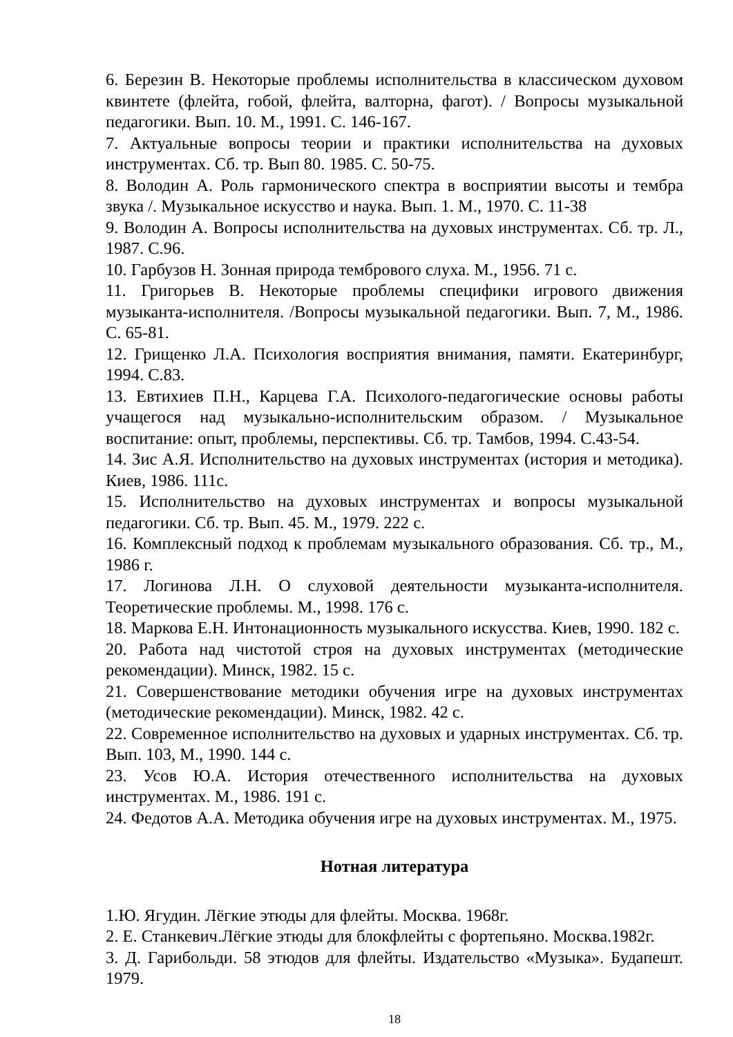6. Березин В. Некоторые проблемы исполнительства в классическом духовом квинтете (флейта, гобой, флейта, валторна, фагот). / Вопросы музыкальной педагогики. Вып. 10. М., 1991. С. 146-167.
7. Актуальные вопросы теории и практики исполнительства на духовых инструментах. Сб. тр. Вып 80. 1985. С. 50-75.
8. Володин А. Роль гармонического спектра в восприятии высоты и тембра звука /. Музыкальное искусство и наука. Вып. 1. М., 1970. С. 11-38
9. Володин А. Вопросы исполнительства на духовых инструментах. Сб. тр. Л., 1987. С.96.
10. Гарбузов Н. Зонная природа тембрового слуха. М., 1956. 71 с.
11. Григорьев В. Некоторые проблемы специфики игрового движения музыканта-исполнителя. /Вопросы музыкальной педагогики. Вып. 7, М., 1986. С. 65-81.
12. Грищенко Л.А. Психология восприятия внимания, памяти. Екатеринбург, 1994. С.83.
13. Евтихиев П.Н., Карцева Г.А. Психолого-педагогические основы работы учащегося над музыкально-исполнительским образом. / Музыкальное воспитание: опыт, проблемы, перспективы. Сб. тр. Тамбов, 1994. С.43-54.
14. Зис А.Я. Исполнительство на духовых инструментах (история и методика). Киев, 1986. 111с.
15. Исполнительство на духовых инструментах и вопросы музыкальной педагогики. Сб. тр. Вып. 45. М., 1979. 222 с.
16. Комплексный подход к проблемам музыкального образования. Сб. тр., М., 1986 г.
17. Логинова Л.Н. О слуховой деятельности музыканта-исполнителя. Теоретические проблемы. М., 1998. 176 с.
18. Маркова Е.Н. Интонационность музыкального искусства. Киев, 1990. 182 с.
20. Работа над чистотой строя на духовых инструментах (методические рекомендации). Минск, 1982. 15 с.
21. Совершенствование методики обучения игре на духовых инструментах (методические рекомендации). Минск, 1982. 42 с.
22. Современное исполнительство на духовых и ударных инструментах. Сб. тр. Вып. 103, М., 1990. 144 с.
23. Усов Ю.А. История отечественного исполнительства на духовых инструментах. М., 1986. 191 с.
24. Федотов А.А. Методика обучения игре на духовых инструментах. М., 1975.
Нотная литература
1.Ю. Ягудин. Лёгкие этюды для флейты. Москва. 1968г.
2. Е. Станкевич.Лёгкие этюды для блокфлейты с фортепьяно. Москва.1982г.
3. Д. Гарибольди. 58 этюдов для флейты. Издательство «Музыка». Будапешт. 1979.
18